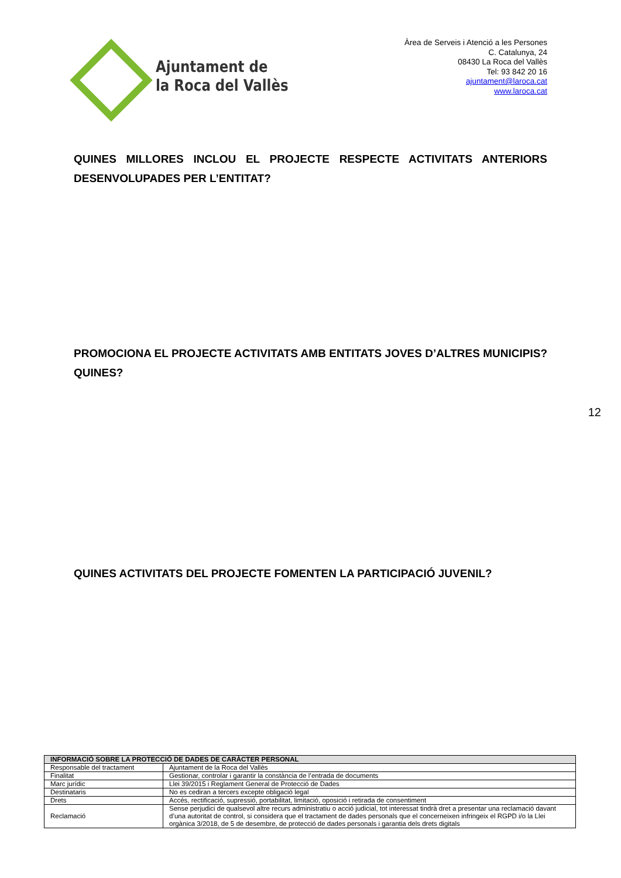Ajuntament de
la Roca del Vallès
Àrea de Serveis i Atenció a les Persones
C. Catalunya, 24
08430 La Roca del Vallès
Tel: 93 842 20 16
ajuntament@laroca.cat
www.laroca.cat
QUINES MILLORES INCLOU EL PROJECTE RESPECTE ACTIVITATS ANTERIORS DESENVOLUPADES PER L’ENTITAT?
PROMOCIONA EL PROJECTE ACTIVITATS AMB ENTITATS JOVES D’ALTRES MUNICIPIS? QUINES?
12
QUINES ACTIVITATS DEL PROJECTE FOMENTEN LA PARTICIPACIÓ JUVENIL?
| INFORMACIÓ SOBRE LA PROTECCIÓ DE DADES DE CARÀCTER PERSONAL | |
| --- | --- |
| Responsable del tractament | Ajuntament de la Roca del Vallès |
| Finalitat | Gestionar, controlar i garantir la constància de l’entrada de documents |
| Marc jurídic | Llei 39/2015 i Reglament General de Protecció de Dades |
| Destinataris | No es cediran a tercers excepte obligació legal |
| Drets | Accés, rectificació, supressió, portabilitat, limitació, oposició i retirada de consentiment |
| Reclamació | Sense perjudici de qualsevol altre recurs administratiu o acció judicial, tot interessat tindrà dret a presentar una reclamació davant d’una autoritat de control, si considera que el tractament de dades personals que el concerneixen infringeix el RGPD i/o la Llei orgànica 3/2018, de 5 de desembre, de protecció de dades personals i garantia dels drets digitals |